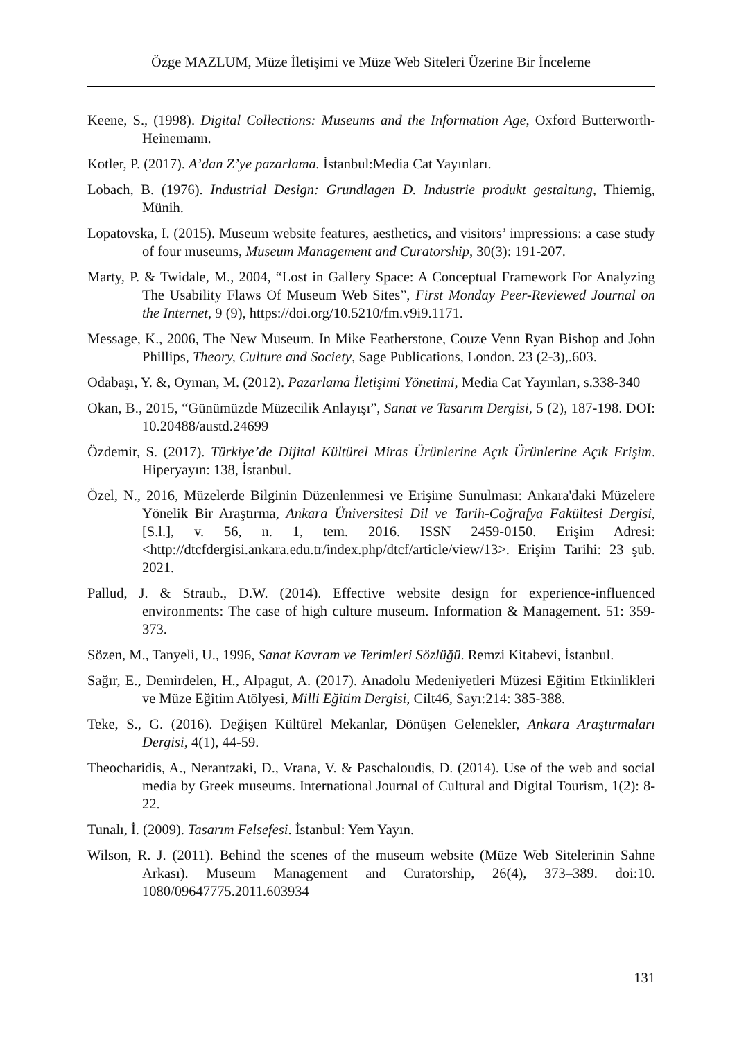Özge MAZLUM, Müze İletişimi ve Müze Web Siteleri Üzerine Bir İnceleme
Keene, S., (1998). Digital Collections: Museums and the Information Age, Oxford Butterworth- Heinemann.
Kotler, P. (2017). A’dan Z’ye pazarlama. İstanbul:Media Cat Yayınları.
Lobach, B. (1976). Industrial Design: Grundlagen D. Industrie produkt gestaltung, Thiemig, Münih.
Lopatovska, I. (2015). Museum website features, aesthetics, and visitors’ impressions: a case study of four museums, Museum Management and Curatorship, 30(3): 191-207.
Marty, P. & Twidale, M., 2004, “Lost in Gallery Space: A Conceptual Framework For Analyzing The Usability Flaws Of Museum Web Sites”, First Monday Peer-Reviewed Journal on the Internet, 9 (9), https://doi.org/10.5210/fm.v9i9.1171.
Message, K., 2006, The New Museum. In Mike Featherstone, Couze Venn Ryan Bishop and John Phillips, Theory, Culture and Society, Sage Publications, London. 23 (2-3),.603.
Odabaşı, Y. &, Oyman, M. (2012). Pazarlama İletişimi Yönetimi, Media Cat Yayınları, s.338-340
Okan, B., 2015, “Günümüzde Müzecilik Anlayışı”, Sanat ve Tasarım Dergisi, 5 (2), 187-198. DOI: 10.20488/austd.24699
Özdemir, S. (2017). Türkiye’de Dijital Kültürel Miras Ürünlerine Açık Ürünlerine Açık Erişim. Hiperyayın: 138, İstanbul.
Özel, N., 2016, Müzelerde Bilginin Düzenlenmesi ve Erişime Sunulması: Ankara'daki Müzelere Yönelik Bir Araştırma, Ankara Üniversitesi Dil ve Tarih-Coğrafya Fakültesi Dergisi, [S.l.], v. 56, n. 1, tem. 2016. ISSN 2459-0150. Erişim Adresi: <http://dtcfdergisi.ankara.edu.tr/index.php/dtcf/article/view/13>. Erişim Tarihi: 23 şub. 2021.
Pallud, J. & Straub., D.W. (2014). Effective website design for experience-influenced environments: The case of high culture museum. Information & Management. 51: 359-373.
Sözen, M., Tanyeli, U., 1996, Sanat Kavram ve Terimleri Sözlüğü. Remzi Kitabevi, İstanbul.
Sağır, E., Demirdelen, H., Alpagut, A. (2017). Anadolu Medeniyetleri Müzesi Eğitim Etkinlikleri ve Müze Eğitim Atölyesi, Milli Eğitim Dergisi, Cilt46, Sayı:214: 385-388.
Teke, S., G. (2016). Değişen Kültürel Mekanlar, Dönüşen Gelenekler, Ankara Araştırmaları Dergisi, 4(1), 44-59.
Theocharidis, A., Nerantzaki, D., Vrana, V. & Paschaloudis, D. (2014). Use of the web and social media by Greek museums. International Journal of Cultural and Digital Tourism, 1(2): 8-22.
Tunalı, İ. (2009). Tasarım Felsefesi. İstanbul: Yem Yayın.
Wilson, R. J. (2011). Behind the scenes of the museum website (Müze Web Sitelerinin Sahne Arkası). Museum Management and Curatorship, 26(4), 373–389. doi:10. 1080/09647775.2011.603934
131